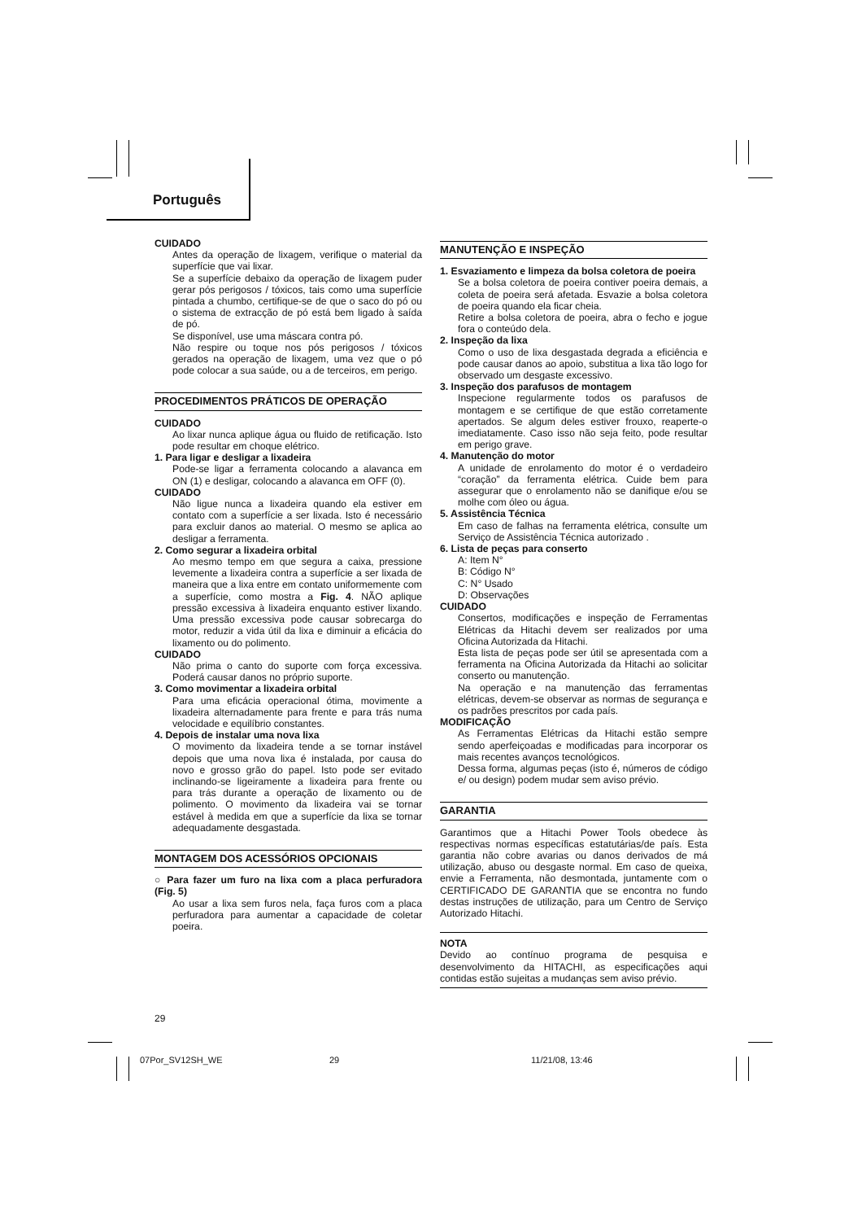Português
CUIDADO
Antes da operação de lixagem, verifique o material da superfície que vai lixar.
Se a superfície debaixo da operação de lixagem puder gerar pós perigosos / tóxicos, tais como uma superfície pintada a chumbo, certifique-se de que o saco do pó ou o sistema de extracção de pó está bem ligado à saída de pó.
Se disponível, use uma máscara contra pó.
Não respire ou toque nos pós perigosos / tóxicos gerados na operação de lixagem, uma vez que o pó pode colocar a sua saúde, ou a de terceiros, em perigo.
PROCEDIMENTOS PRÁTICOS DE OPERAÇÃO
CUIDADO
Ao lixar nunca aplique água ou fluido de retificação. Isto pode resultar em choque elétrico.
1. Para ligar e desligar a lixadeira
Pode-se ligar a ferramenta colocando a alavanca em ON (1) e desligar, colocando a alavanca em OFF (0).
CUIDADO
Não ligue nunca a lixadeira quando ela estiver em contato com a superfície a ser lixada. Isto é necessário para excluir danos ao material. O mesmo se aplica ao desligar a ferramenta.
2. Como segurar a lixadeira orbital
Ao mesmo tempo em que segura a caixa, pressione levemente a lixadeira contra a superfície a ser lixada de maneira que a lixa entre em contato uniformemente com a superfície, como mostra a Fig. 4. NÃO aplique pressão excessiva à lixadeira enquanto estiver lixando. Uma pressão excessiva pode causar sobrecarga do motor, reduzir a vida útil da lixa e diminuir a eficácia do lixamento ou do polimento.
CUIDADO
Não prima o canto do suporte com força excessiva. Poderá causar danos no próprio suporte.
3. Como movimentar a lixadeira orbital
Para uma eficácia operacional ótima, movimente a lixadeira alternadamente para frente e para trás numa velocidade e equilíbrio constantes.
4. Depois de instalar uma nova lixa
O movimento da lixadeira tende a se tornar instável depois que uma nova lixa é instalada, por causa do novo e grosso grão do papel. Isto pode ser evitado inclinando-se ligeiramente a lixadeira para frente ou para trás durante a operação de lixamento ou de polimento. O movimento da lixadeira vai se tornar estável à medida em que a superfície da lixa se tornar adequadamente desgastada.
MONTAGEM DOS ACESSÓRIOS OPCIONAIS
○ Para fazer um furo na lixa com a placa perfuradora (Fig. 5)
Ao usar a lixa sem furos nela, faça furos com a placa perfuradora para aumentar a capacidade de coletar poeira.
MANUTENÇÃO E INSPEÇÃO
1. Esvaziamento e limpeza da bolsa coletora de poeira
Se a bolsa coletora de poeira contiver poeira demais, a coleta de poeira será afetada. Esvazie a bolsa coletora de poeira quando ela ficar cheia.
Retire a bolsa coletora de poeira, abra o fecho e jogue fora o conteúdo dela.
2. Inspeção da lixa
Como o uso de lixa desgastada degrada a eficiência e pode causar danos ao apoio, substitua a lixa tão logo for observado um desgaste excessivo.
3. Inspeção dos parafusos de montagem
Inspecione regularmente todos os parafusos de montagem e se certifique de que estão corretamente apertados. Se algum deles estiver frouxo, reaperte-o imediatamente. Caso isso não seja feito, pode resultar em perigo grave.
4. Manutenção do motor
A unidade de enrolamento do motor é o verdadeiro “coração” da ferramenta elétrica. Cuide bem para assegurar que o enrolamento não se danifique e/ou se molhe com óleo ou água.
5. Assistência Técnica
Em caso de falhas na ferramenta elétrica, consulte um Serviço de Assistência Técnica autorizado .
6. Lista de peças para conserto
A: Item N°
B: Código N°
C: N° Usado
D: Observações
CUIDADO
Consertos, modificações e inspeção de Ferramentas Elétricas da Hitachi devem ser realizados por uma Oficina Autorizada da Hitachi.
Esta lista de peças pode ser útil se apresentada com a ferramenta na Oficina Autorizada da Hitachi ao solicitar conserto ou manutenção.
Na operação e na manutenção das ferramentas elétricas, devem-se observar as normas de segurança e os padrões prescritos por cada país.
MODIFICAÇÃO
As Ferramentas Elétricas da Hitachi estão sempre sendo aperfeiçoadas e modificadas para incorporar os mais recentes avanços tecnológicos.
Dessa forma, algumas peças (isto é, números de código e/ ou design) podem mudar sem aviso prévio.
GARANTIA
Garantimos que a Hitachi Power Tools obedece às respectivas normas específicas estatutárias/de país. Esta garantia não cobre avarias ou danos derivados de má utilização, abuso ou desgaste normal. Em caso de queixa, envie a Ferramenta, não desmontada, juntamente com o CERTIFICADO DE GARANTIA que se encontra no fundo destas instruções de utilização, para um Centro de Serviço Autorizado Hitachi.
NOTA
Devido ao contínuo programa de pesquisa e desenvolvimento da HITACHI, as especificações aqui contidas estão sujeitas a mudanças sem aviso prévio.
29
07Por_SV12SH_WE 29 11/21/08, 13:46